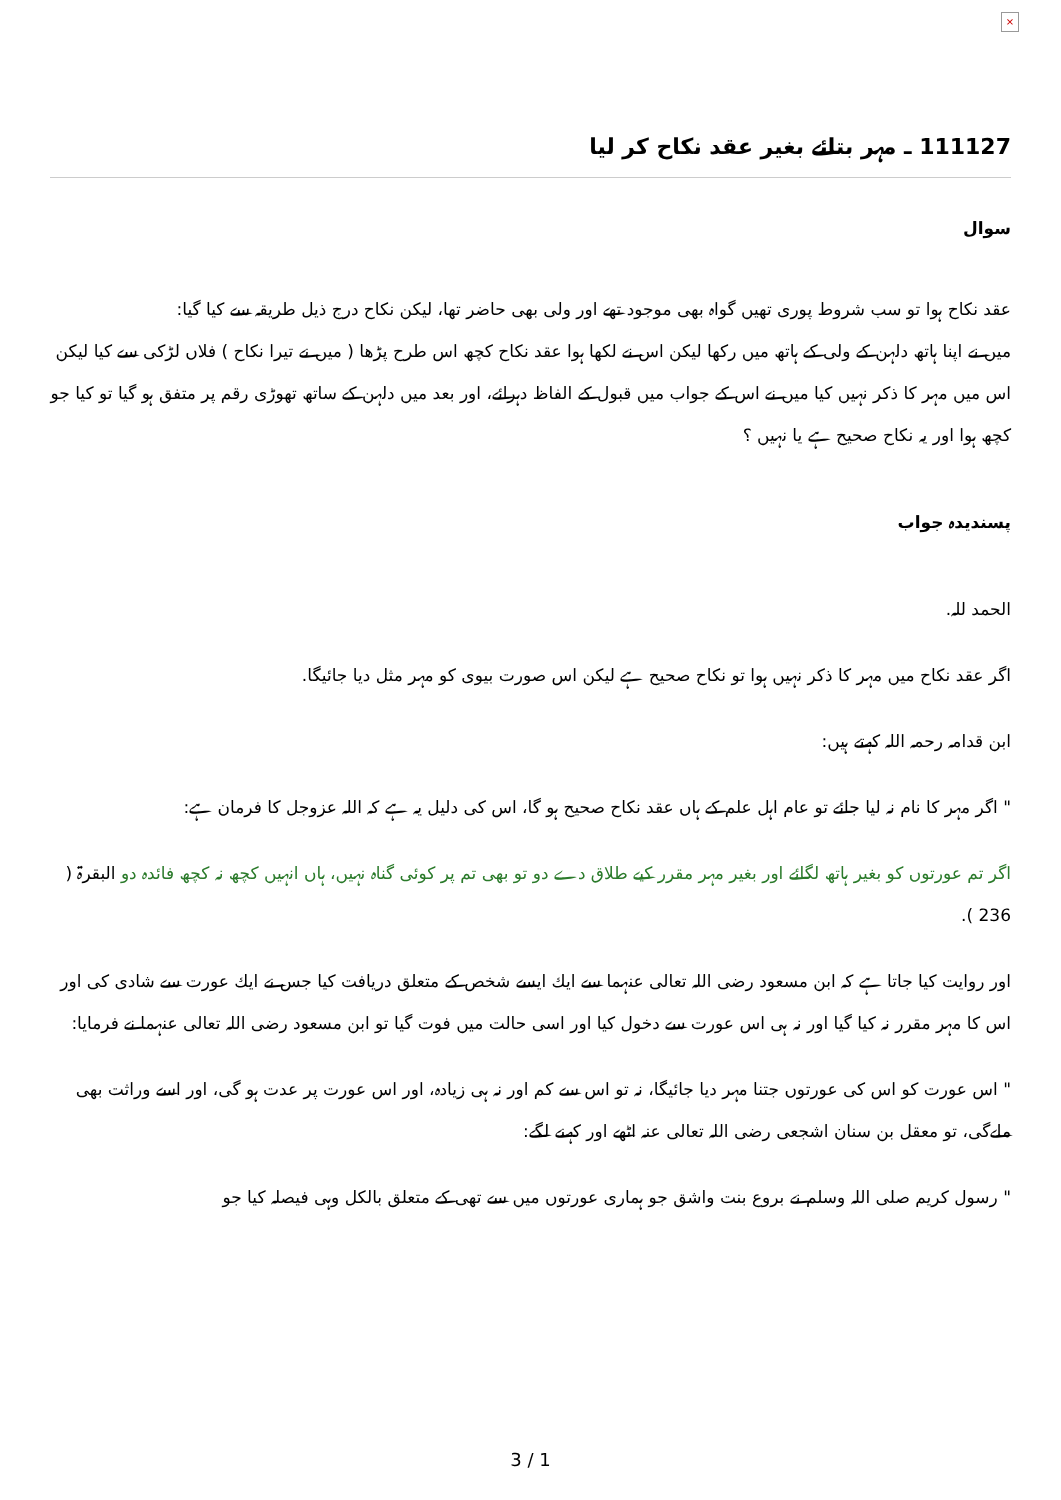×
111127 ـ مہر بتائے بغیر عقد نکاح کر لیا
سوال
عقد نکاح ہوا تو سب شروط پوری تھیں گواہ بھی موجود تھے اور ولی بھی حاضر تھا، لیکن نکاح درج ذیل طریقہ سے کیا گیا:
میں نے اپنا ہاتھ دلہن کے ولی کے ہاتھ میں رکھا لیکن اس نے لکھا ہوا عقد نکاح کچھ اس طرح پڑھا ( میں نے تیرا نکاح ) فلاں لڑکی سے کیا لیکن اس میں مہر کا ذکر نہیں کیا میں نے اس کے جواب میں قبول کے الفاظ دہرائے، اور بعد میں دلہن کے ساتھ تھوڑی رقم پر متفق ہو گیا تو کیا جو کچھ ہوا اور یہ نکاح صحیح ہے یا نہیں ؟
پسندیدہ جواب
الحمد للہ.
اگر عقد نکاح میں مہر کا ذکر نہیں ہوا تو نکاح صحیح ہے لیکن اس صورت بیوی کو مہر مثل دیا جائیگا.
ابن قدامہ رحمہ اللہ کہتے ہیں:
" اگر مہر کا نام نہ لیا جائے تو عام اہل علم کے ہاں عقد نکاح صحیح ہو گا، اس کی دلیل یہ ہے کہ اللہ عزوجل کا فرمان ہے:
اگر تم عورتوں کو بغیر ہاتھ لگائے اور بغیر مہر مقرر کیے طلاق دے دو تو بھی تم پر کوئی گناہ نہیں، ہاں انہیں کچھ نہ کچھ فائدہ دو البقرۃ ( 236 ).
اور روایت کیا جاتا ہے کہ ابن مسعود رضی اللہ تعالی عنہما سے ایك ایسے شخص کے متعلق دریافت کیا جس نے ایك عورت سے شادی کی اور اس کا مہر مقرر نہ کیا گیا اور نہ ہی اس عورت سے دخول کیا اور اسی حالت میں فوت گیا تو ابن مسعود رضی اللہ تعالی عنہما نے فرمایا:
" اس عورت کو اس کی عورتوں جتنا مہر دیا جائیگا، نہ تو اس سے کم اور نہ ہی زیادہ، اور اس عورت پر عدت ہو گی، اور اسے وراثت بھی ملےگی، تو معقل بن سنان اشجعی رضی اللہ تعالی عنہ اٹھے اور کہنے لگے:
" رسول کریم صلی اللہ وسلم نے بروع بنت واشق جو ہماری عورتوں میں سے تھی کے متعلق بالکل وہی فیصلہ کیا جو
3 / 1